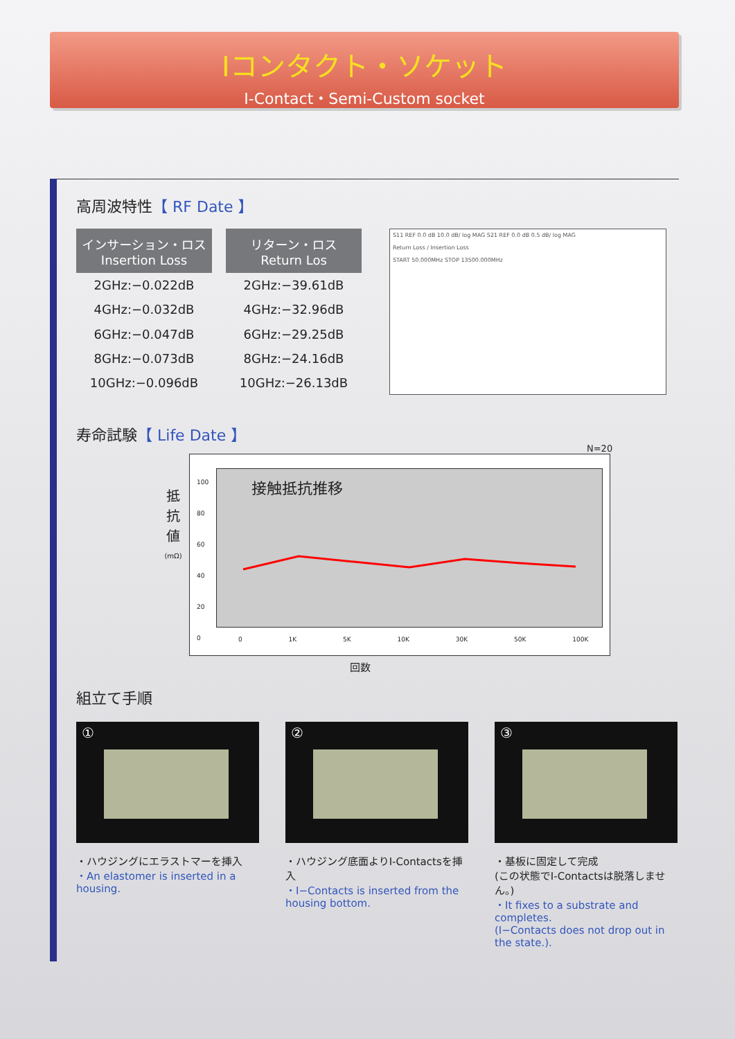Iコンタクト・ソケット
I-Contact・Semi-Custom socket
高周波特性【 RF Date 】
| インサーション・ロス Insertion Loss |
| --- |
| 2GHz:−0.022dB |
| 4GHz:−0.032dB |
| 6GHz:−0.047dB |
| 8GHz:−0.073dB |
| 10GHz:−0.096dB |
| リターン・ロス Return Los |
| --- |
| 2GHz:−39.61dB |
| 4GHz:−32.96dB |
| 6GHz:−29.25dB |
| 8GHz:−24.16dB |
| 10GHz:−26.13dB |
S11 REF 0.0 dB 10.0 dB/ log MAG S21 REF 0.0 dB 0.5 dB/ log MAG
Return Loss / Insertion Loss
START 50.000MHz STOP 13500.000MHz
寿命試験【 Life Date 】
N=20
抵抗値
(mΩ)
接触抵抗推移
100
80
60
40
20
0
0 1K 5K 10K 30K 50K 100K
回数
組立て手順
①
・ハウジングにエラストマーを挿入
・An elastomer is inserted in a housing.
②
・ハウジング底面よりI-Contactsを挿入
・I−Contacts is inserted from the housing bottom.
③
・基板に固定して完成
(この状態でI-Contactsは脱落しません。)
・It fixes to a substrate and completes.
(I−Contacts does not drop out in the state.).